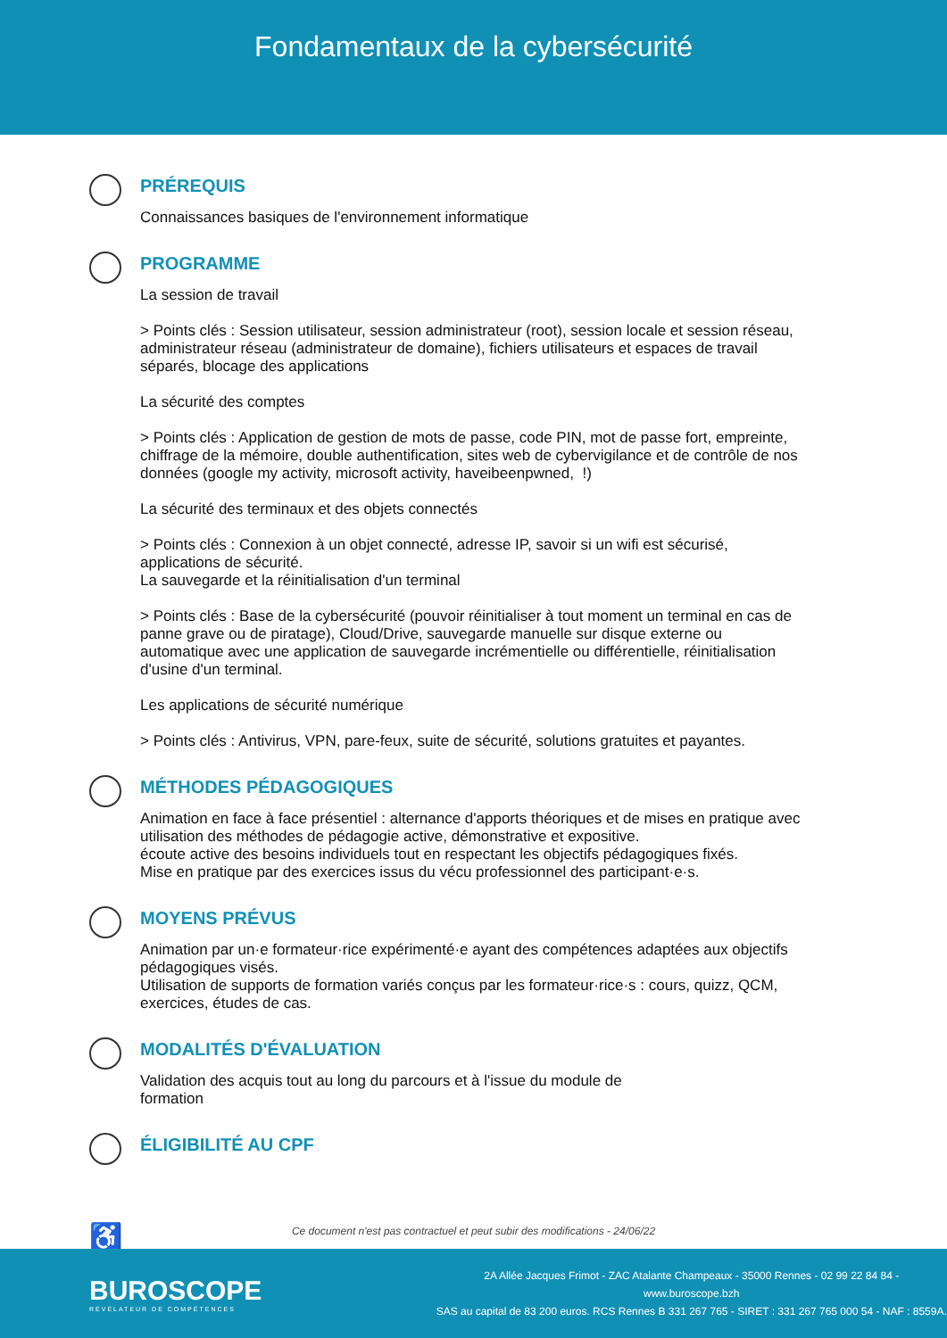Fondamentaux de la cybersécurité
PRÉREQUIS
Connaissances basiques de l'environnement informatique
PROGRAMME
La session de travail
> Points clés : Session utilisateur, session administrateur (root), session locale et session réseau, administrateur réseau (administrateur de domaine), fichiers utilisateurs et espaces de travail séparés, blocage des applications
La sécurité des comptes
> Points clés : Application de gestion de mots de passe, code PIN, mot de passe fort, empreinte, chiffrage de la mémoire, double authentification, sites web de cybervigilance et de contrôle de nos données (google my activity, microsoft activity, haveibeenpwned, !)
La sécurité des terminaux et des objets connectés
> Points clés : Connexion à un objet connecté, adresse IP, savoir si un wifi est sécurisé, applications de sécurité.
La sauvegarde et la réinitialisation d'un terminal
> Points clés : Base de la cybersécurité (pouvoir réinitialiser à tout moment un terminal en cas de panne grave ou de piratage), Cloud/Drive, sauvegarde manuelle sur disque externe ou automatique avec une application de sauvegarde incrémentielle ou différentielle, réinitialisation d'usine d'un terminal.
Les applications de sécurité numérique
> Points clés : Antivirus, VPN, pare-feux, suite de sécurité, solutions gratuites et payantes.
MÉTHODES PÉDAGOGIQUES
Animation en face à face présentiel : alternance d'apports théoriques et de mises en pratique avec utilisation des méthodes de pédagogie active, démonstrative et expositive.
écoute active des besoins individuels tout en respectant les objectifs pédagogiques fixés.
Mise en pratique par des exercices issus du vécu professionnel des participant·e·s.
MOYENS PRÉVUS
Animation par un·e formateur·rice expérimenté·e ayant des compétences adaptées aux objectifs pédagogiques visés.
Utilisation de supports de formation variés conçus par les formateur·rice·s : cours, quizz, QCM, exercices, études de cas.
MODALITÉS D'ÉVALUATION
Validation des acquis tout au long du parcours et à l'issue du module de
formation
ÉLIGIBILITÉ AU CPF
♿
Ce document n'est pas contractuel et peut subir des modifications - 24/06/22
BUROSCOPE
RÉVÉLATEUR DE COMPÉTENCES
2A Allée Jacques Frimot - ZAC Atalante Champeaux - 35000 Rennes - 02 99 22 84 84 - www.buroscope.bzh
SAS au capital de 83 200 euros. RCS Rennes B 331 267 765 - SIRET : 331 267 765 000 54 - NAF : 8559A.